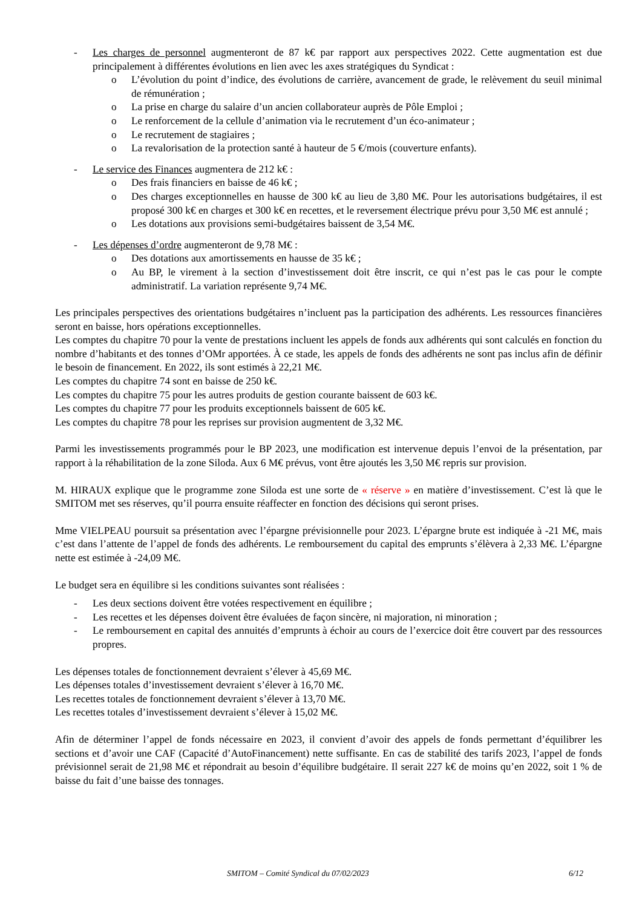- Les charges de personnel augmenteront de 87 k€ par rapport aux perspectives 2022. Cette augmentation est due principalement à différentes évolutions en lien avec les axes stratégiques du Syndicat :
o L’évolution du point d’indice, des évolutions de carrière, avancement de grade, le relèvement du seuil minimal de rémunération ;
o La prise en charge du salaire d’un ancien collaborateur auprès de Pôle Emploi ;
o Le renforcement de la cellule d’animation via le recrutement d’un éco-animateur ;
o Le recrutement de stagiaires ;
o La revalorisation de la protection santé à hauteur de 5 €/mois (couverture enfants).
- Le service des Finances augmentera de 212 k€ :
o Des frais financiers en baisse de 46 k€ ;
o Des charges exceptionnelles en hausse de 300 k€ au lieu de 3,80 M€. Pour les autorisations budgétaires, il est proposé 300 k€ en charges et 300 k€ en recettes, et le reversement électrique prévu pour 3,50 M€ est annulé ;
o Les dotations aux provisions semi-budgétaires baissent de 3,54 M€.
- Les dépenses d’ordre augmenteront de 9,78 M€ :
o Des dotations aux amortissements en hausse de 35 k€ ;
o Au BP, le virement à la section d’investissement doit être inscrit, ce qui n’est pas le cas pour le compte administratif. La variation représente 9,74 M€.
Les principales perspectives des orientations budgétaires n’incluent pas la participation des adhérents. Les ressources financières seront en baisse, hors opérations exceptionnelles.
Les comptes du chapitre 70 pour la vente de prestations incluent les appels de fonds aux adhérents qui sont calculés en fonction du nombre d’habitants et des tonnes d’OMr apportées. À ce stade, les appels de fonds des adhérents ne sont pas inclus afin de définir le besoin de financement. En 2022, ils sont estimés à 22,21 M€.
Les comptes du chapitre 74 sont en baisse de 250 k€.
Les comptes du chapitre 75 pour les autres produits de gestion courante baissent de 603 k€.
Les comptes du chapitre 77 pour les produits exceptionnels baissent de 605 k€.
Les comptes du chapitre 78 pour les reprises sur provision augmentent de 3,32 M€.
Parmi les investissements programmés pour le BP 2023, une modification est intervenue depuis l’envoi de la présentation, par rapport à la réhabilitation de la zone Siloda. Aux 6 M€ prévus, vont être ajoutés les 3,50 M€ repris sur provision.
M. HIRAUX explique que le programme zone Siloda est une sorte de « réserve » en matière d’investissement. C’est là que le SMITOM met ses réserves, qu’il pourra ensuite réaffecter en fonction des décisions qui seront prises.
Mme VIELPEAU poursuit sa présentation avec l’épargne prévisionnelle pour 2023. L’épargne brute est indiquée à -21 M€, mais c’est dans l’attente de l’appel de fonds des adhérents. Le remboursement du capital des emprunts s’élèvera à 2,33 M€. L’épargne nette est estimée à -24,09 M€.
Le budget sera en équilibre si les conditions suivantes sont réalisées :
- Les deux sections doivent être votées respectivement en équilibre ;
- Les recettes et les dépenses doivent être évaluées de façon sincère, ni majoration, ni minoration ;
- Le remboursement en capital des annuités d’emprunts à échoir au cours de l’exercice doit être couvert par des ressources propres.
Les dépenses totales de fonctionnement devraient s’élever à 45,69 M€.
Les dépenses totales d’investissement devraient s’élever à 16,70 M€.
Les recettes totales de fonctionnement devraient s’élever à 13,70 M€.
Les recettes totales d’investissement devraient s’élever à 15,02 M€.
Afin de déterminer l’appel de fonds nécessaire en 2023, il convient d’avoir des appels de fonds permettant d’équilibrer les sections et d’avoir une CAF (Capacité d’AutoFinancement) nette suffisante. En cas de stabilité des tarifs 2023, l’appel de fonds prévisionnel serait de 21,98 M€ et répondrait au besoin d’équilibre budgétaire. Il serait 227 k€ de moins qu’en 2022, soit 1 % de baisse du fait d’une baisse des tonnages.
SMITOM – Comité Syndical du 07/02/2023 6/12